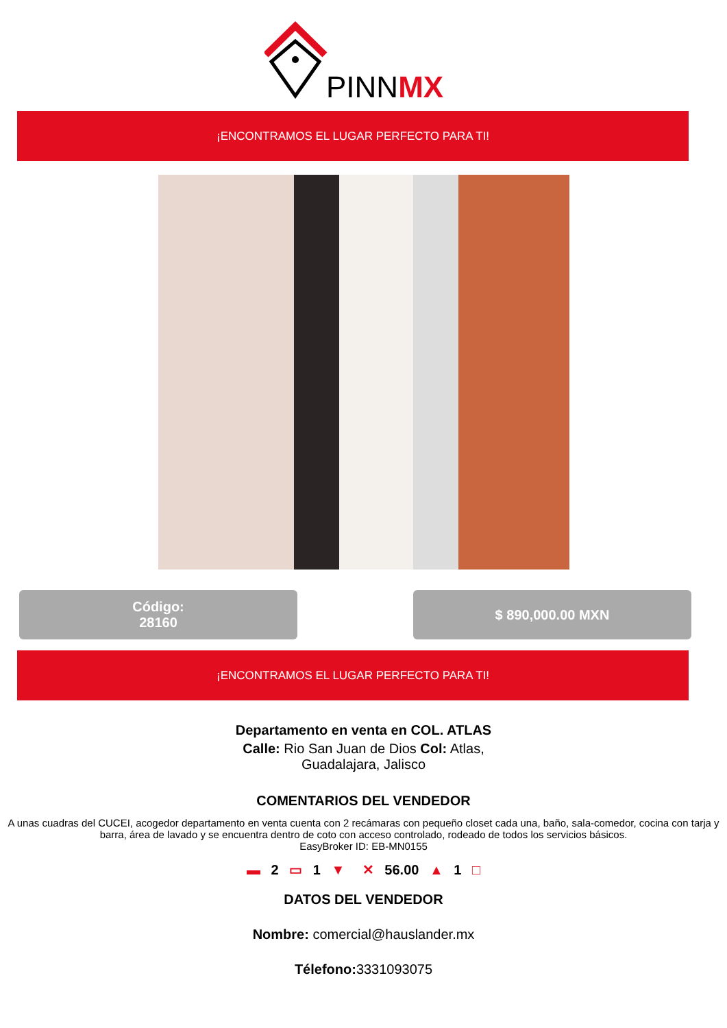PINNMX
¡ENCONTRAMOS EL LUGAR PERFECTO PARA TI!
Código:
28160
$ 890,000.00 MXN
¡ENCONTRAMOS EL LUGAR PERFECTO PARA TI!
Departamento en venta en COL. ATLAS
Calle: Rio San Juan de Dios Col: Atlas,
Guadalajara, Jalisco
COMENTARIOS DEL VENDEDOR
A unas cuadras del CUCEI, acogedor departamento en venta cuenta con 2 recámaras con pequeño closet cada una, baño, sala-comedor, cocina con tarja y barra, área de lavado y se encuentra dentro de coto con acceso controlado, rodeado de todos los servicios básicos.
EasyBroker ID: EB-MN0155
▬ 2 ▭ 1 ▼ ✕ 56.00 ▲ 1 □
DATOS DEL VENDEDOR
Nombre: comercial@hauslander.mx
Télefono: 3331093075